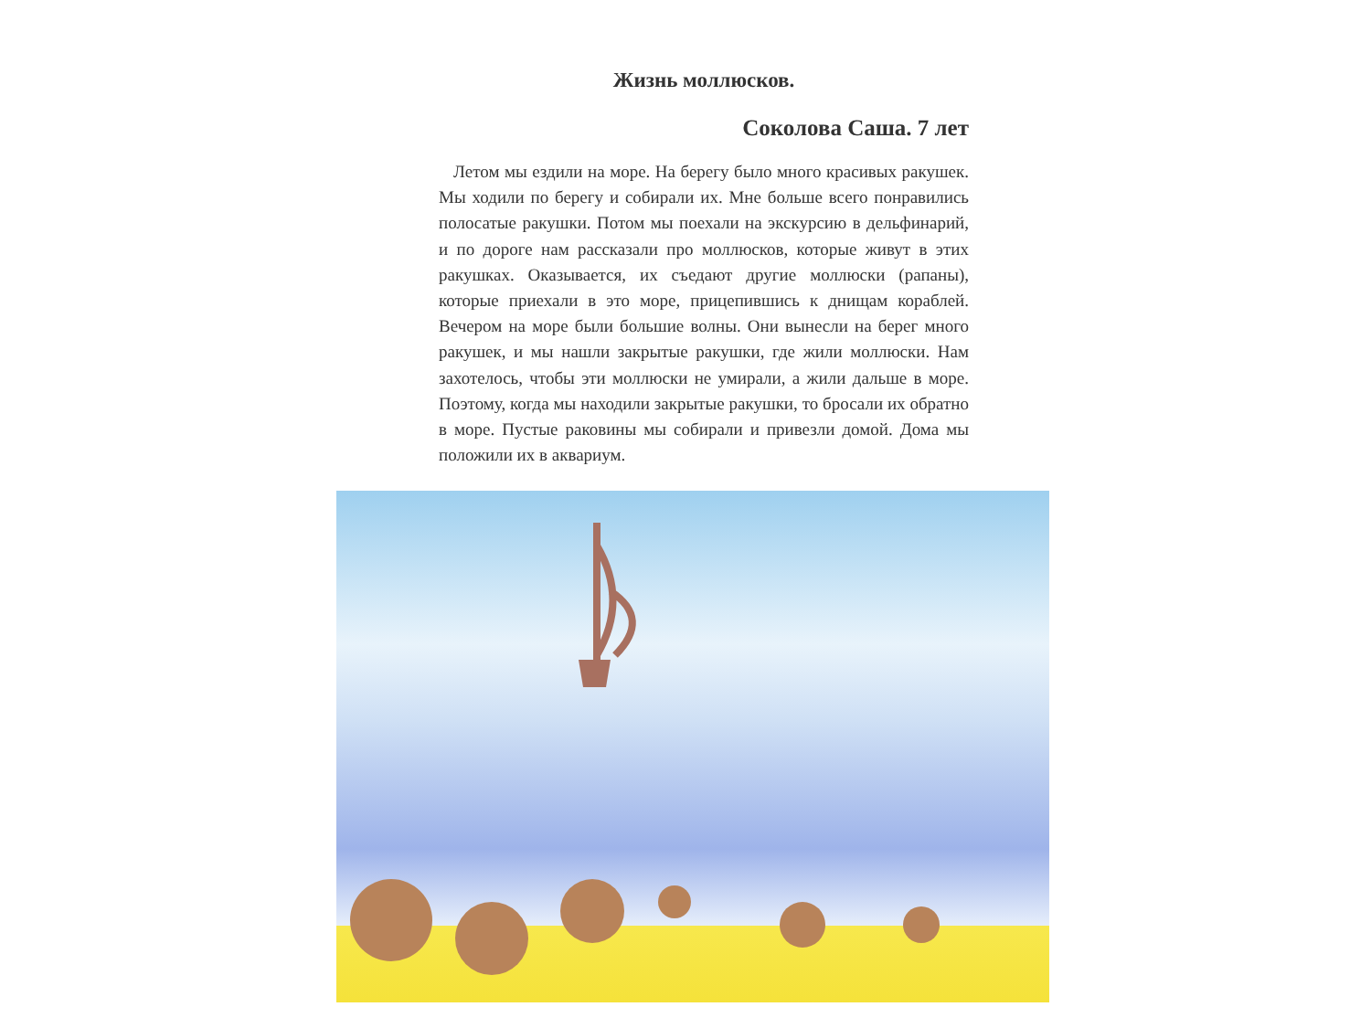Жизнь моллюсков.
Соколова Саша. 7 лет
Летом мы ездили на море. На берегу было много красивых ракушек. Мы ходили по берегу и собирали их. Мне больше всего понравились полосатые ракушки. Потом мы поехали на экскурсию в дельфинарий, и по дороге нам рассказали про моллюсков, которые живут в этих ракушках. Оказывается, их съедают другие моллюски (рапаны), которые приехали в это море, прицепившись к днищам кораблей. Вечером на море были большие волны. Они вынесли на берег много ракушек, и мы нашли закрытые ракушки, где жили моллюски. Нам захотелось, чтобы эти моллюски не умирали, а жили дальше в море. Поэтому, когда мы находили закрытые ракушки, то бросали их обратно в море. Пустые раковины мы собирали и привезли домой. Дома мы положили их в аквариум.